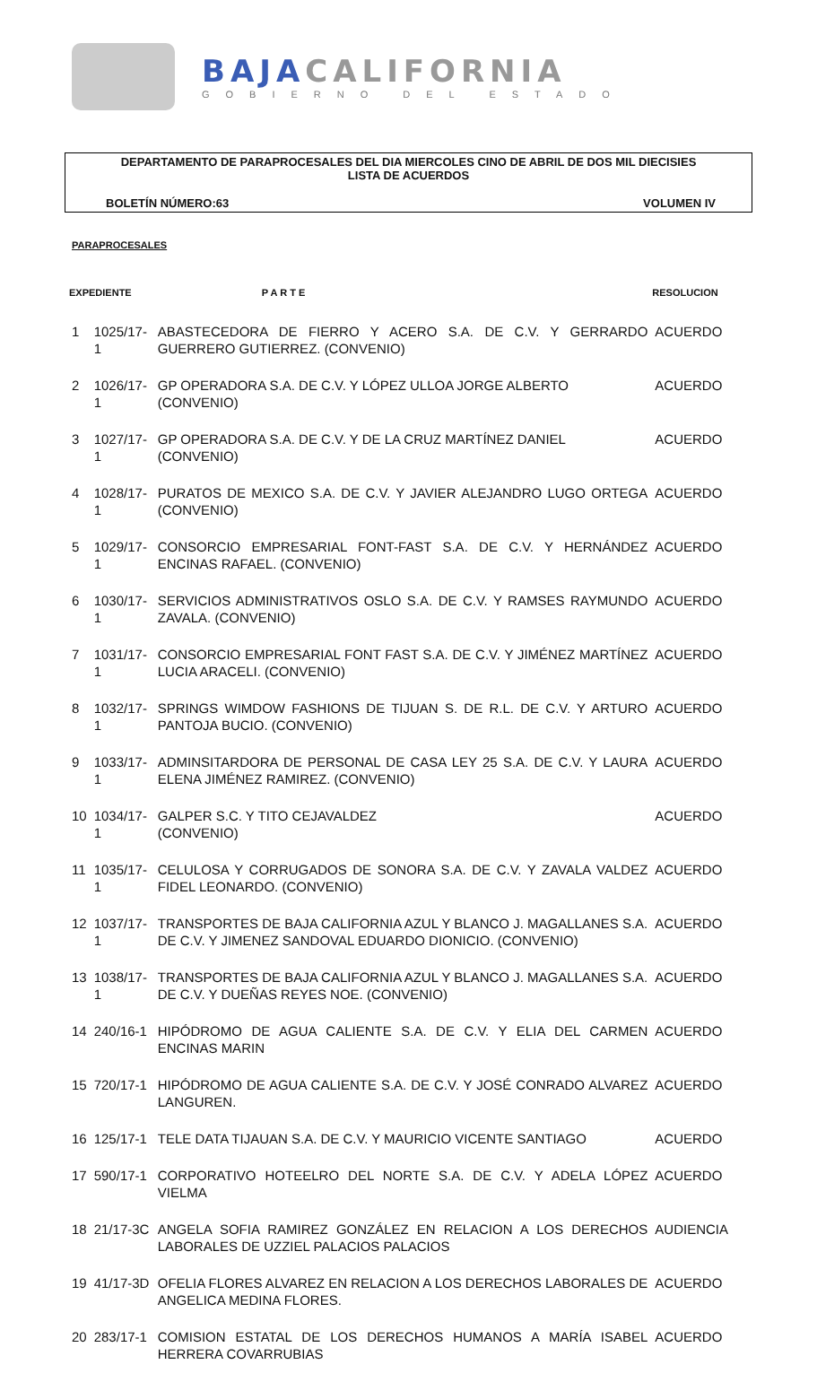BAJACALIFORNIA
GOBIERNO DEL ESTADO
DEPARTAMENTO DE PARAPROCESALES DEL DIA MIERCOLES CINO DE ABRIL DE DOS MIL DIECISIES
LISTA DE ACUERDOS
BOLETÍN NÚMERO:63 VOLUMEN IV
PARAPROCESALES
| EXPEDIENTE | | P A R T E | RESOLUCION |
| --- | --- | --- | --- |
| 1 | 1025/17-1 | ABASTECEDORA DE FIERRO Y ACERO S.A. DE C.V. Y GERRARDO GUERRERO GUTIERREZ. (CONVENIO) | ACUERDO |
| 2 | 1026/17-1 | GP OPERADORA S.A. DE C.V. Y LÓPEZ ULLOA JORGE ALBERTO (CONVENIO) | ACUERDO |
| 3 | 1027/17-1 | GP OPERADORA S.A. DE C.V. Y DE LA CRUZ MARTÍNEZ DANIEL (CONVENIO) | ACUERDO |
| 4 | 1028/17-1 | PURATOS DE MEXICO S.A. DE C.V. Y JAVIER ALEJANDRO LUGO ORTEGA (CONVENIO) | ACUERDO |
| 5 | 1029/17-1 | CONSORCIO EMPRESARIAL FONT-FAST S.A. DE C.V. Y HERNÁNDEZ ENCINAS RAFAEL. (CONVENIO) | ACUERDO |
| 6 | 1030/17-1 | SERVICIOS ADMINISTRATIVOS OSLO S.A. DE C.V. Y RAMSES RAYMUNDO ZAVALA. (CONVENIO) | ACUERDO |
| 7 | 1031/17-1 | CONSORCIO EMPRESARIAL FONT FAST S.A. DE C.V. Y JIMÉNEZ MARTÍNEZ LUCIA ARACELI. (CONVENIO) | ACUERDO |
| 8 | 1032/17-1 | SPRINGS WIMDOW FASHIONS DE TIJUAN S. DE R.L. DE C.V. Y ARTURO PANTOJA BUCIO. (CONVENIO) | ACUERDO |
| 9 | 1033/17-1 | ADMINSITARDORA DE PERSONAL DE CASA LEY 25 S.A. DE C.V. Y LAURA ELENA JIMÉNEZ RAMIREZ. (CONVENIO) | ACUERDO |
| 10 | 1034/17-1 | GALPER S.C. Y TITO CEJAVALDEZ (CONVENIO) | ACUERDO |
| 11 | 1035/17-1 | CELULOSA Y CORRUGADOS DE SONORA S.A. DE C.V. Y ZAVALA VALDEZ FIDEL LEONARDO. (CONVENIO) | ACUERDO |
| 12 | 1037/17-1 | TRANSPORTES DE BAJA CALIFORNIA AZUL Y BLANCO J. MAGALLANES S.A. DE C.V. Y JIMENEZ SANDOVAL EDUARDO DIONICIO. (CONVENIO) | ACUERDO |
| 13 | 1038/17-1 | TRANSPORTES DE BAJA CALIFORNIA AZUL Y BLANCO J. MAGALLANES S.A. DE C.V. Y DUEÑAS REYES NOE. (CONVENIO) | ACUERDO |
| 14 | 240/16-1 | HIPÓDROMO DE AGUA CALIENTE S.A. DE C.V. Y ELIA DEL CARMEN ENCINAS MARIN | ACUERDO |
| 15 | 720/17-1 | HIPÓDROMO DE AGUA CALIENTE S.A. DE C.V. Y JOSÉ CONRADO ALVAREZ LANGUREN. | ACUERDO |
| 16 | 125/17-1 | TELE DATA TIJAUAN S.A. DE C.V. Y MAURICIO VICENTE SANTIAGO | ACUERDO |
| 17 | 590/17-1 | CORPORATIVO HOTEELRO DEL NORTE S.A. DE C.V. Y ADELA LÓPEZ VIELMA | ACUERDO |
| 18 | 21/17-3C | ANGELA SOFIA RAMIREZ GONZÁLEZ EN RELACION A LOS DERECHOS LABORALES DE UZZIEL PALACIOS PALACIOS | AUDIENCIA |
| 19 | 41/17-3D | OFELIA FLORES ALVAREZ EN RELACION A LOS DERECHOS LABORALES DE ANGELICA MEDINA FLORES. | ACUERDO |
| 20 | 283/17-1 | COMISION ESTATAL DE LOS DERECHOS HUMANOS A MARÍA ISABEL HERRERA COVARRUBIAS | ACUERDO |